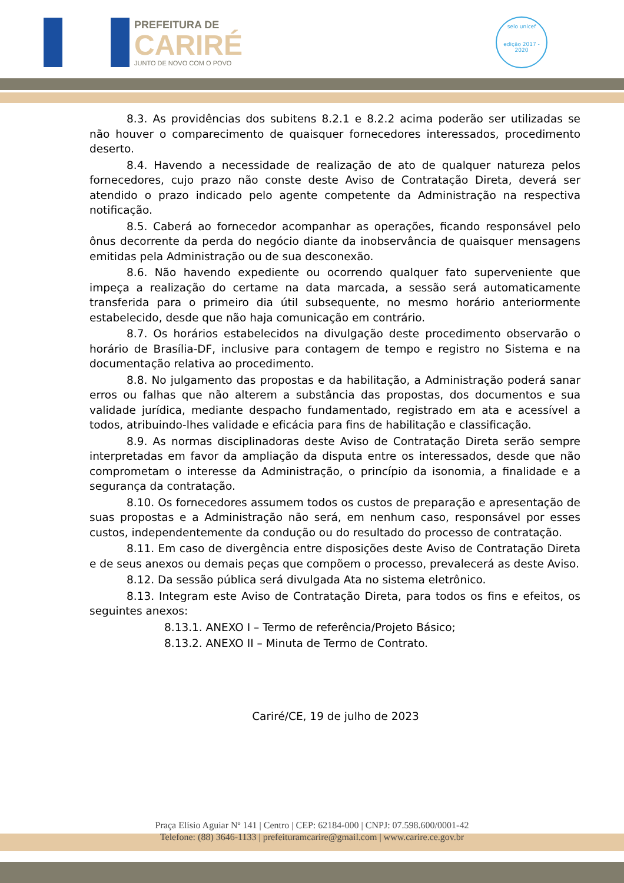PREFEITURA DE
CARIRÉ
JUNTO DE NOVO COM O POVO
selo unicef
edição 2017 - 2020
8.3. As providências dos subitens 8.2.1 e 8.2.2 acima poderão ser utilizadas se não houver o comparecimento de quaisquer fornecedores interessados, procedimento deserto.
8.4. Havendo a necessidade de realização de ato de qualquer natureza pelos fornecedores, cujo prazo não conste deste Aviso de Contratação Direta, deverá ser atendido o prazo indicado pelo agente competente da Administração na respectiva notificação.
8.5. Caberá ao fornecedor acompanhar as operações, ficando responsável pelo ônus decorrente da perda do negócio diante da inobservância de quaisquer mensagens emitidas pela Administração ou de sua desconexão.
8.6. Não havendo expediente ou ocorrendo qualquer fato superveniente que impeça a realização do certame na data marcada, a sessão será automaticamente transferida para o primeiro dia útil subsequente, no mesmo horário anteriormente estabelecido, desde que não haja comunicação em contrário.
8.7. Os horários estabelecidos na divulgação deste procedimento observarão o horário de Brasília-DF, inclusive para contagem de tempo e registro no Sistema e na documentação relativa ao procedimento.
8.8. No julgamento das propostas e da habilitação, a Administração poderá sanar erros ou falhas que não alterem a substância das propostas, dos documentos e sua validade jurídica, mediante despacho fundamentado, registrado em ata e acessível a todos, atribuindo-lhes validade e eficácia para fins de habilitação e classificação.
8.9. As normas disciplinadoras deste Aviso de Contratação Direta serão sempre interpretadas em favor da ampliação da disputa entre os interessados, desde que não comprometam o interesse da Administração, o princípio da isonomia, a finalidade e a segurança da contratação.
8.10. Os fornecedores assumem todos os custos de preparação e apresentação de suas propostas e a Administração não será, em nenhum caso, responsável por esses custos, independentemente da condução ou do resultado do processo de contratação.
8.11. Em caso de divergência entre disposições deste Aviso de Contratação Direta e de seus anexos ou demais peças que compõem o processo, prevalecerá as deste Aviso.
8.12. Da sessão pública será divulgada Ata no sistema eletrônico.
8.13. Integram este Aviso de Contratação Direta, para todos os fins e efeitos, os seguintes anexos:
8.13.1. ANEXO I – Termo de referência/Projeto Básico;
8.13.2. ANEXO II – Minuta de Termo de Contrato.
Cariré/CE, 19 de julho de 2023
Praça Elísio Aguiar Nº 141 | Centro | CEP: 62184-000 | CNPJ: 07.598.600/0001-42
Telefone: (88) 3646-1133 | prefeituramcarire@gmail.com | www.carire.ce.gov.br